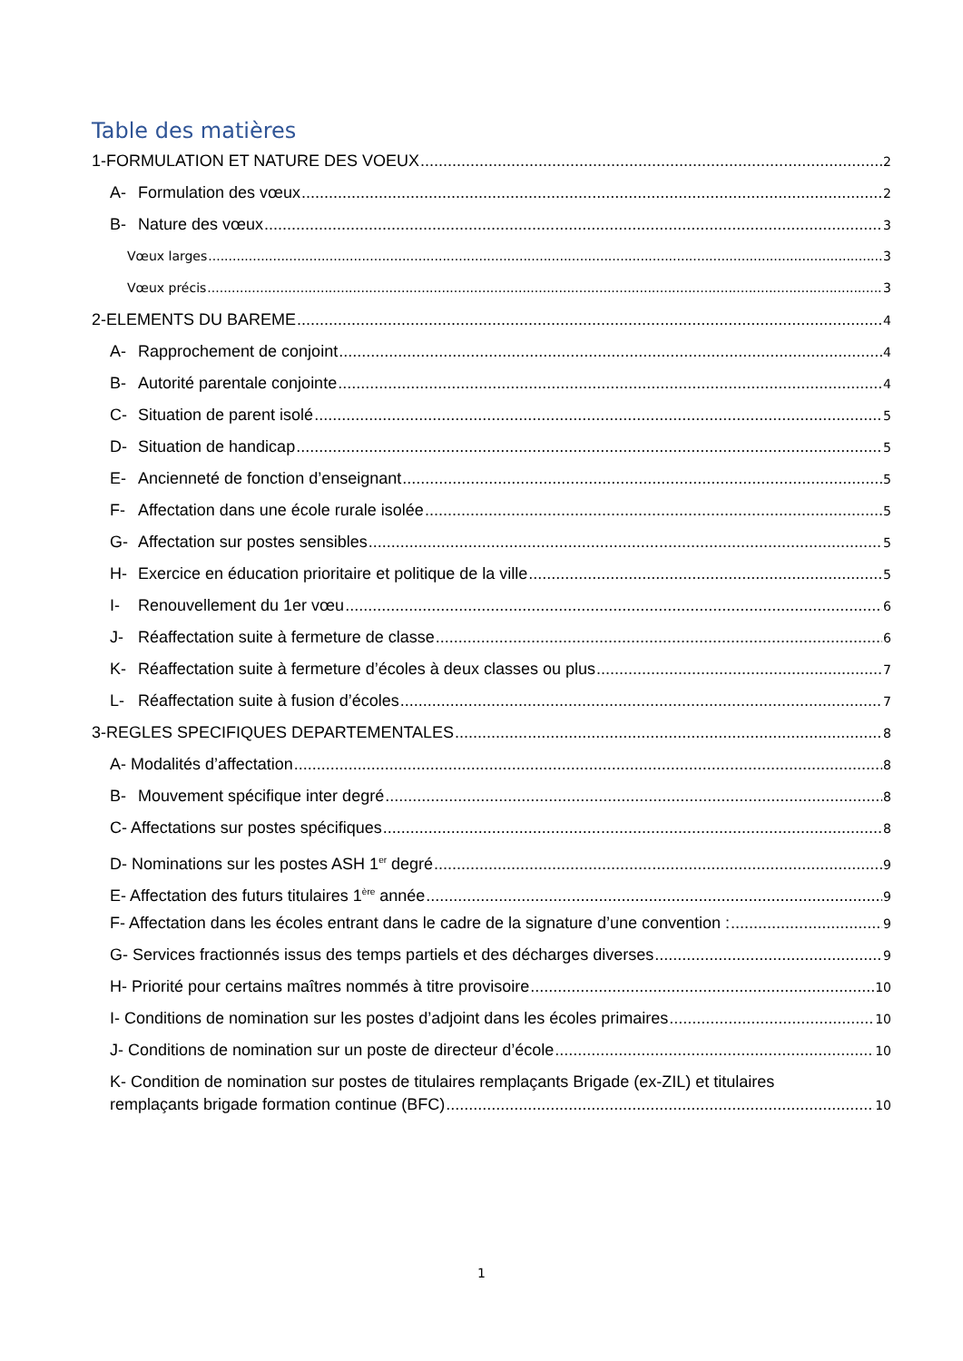Table des matières
1-FORMULATION ET NATURE DES VOEUX 2
A- Formulation des vœux 2
B- Nature des vœux 3
Vœux larges 3
Vœux précis 3
2-ELEMENTS DU BAREME 4
A- Rapprochement de conjoint 4
B- Autorité parentale conjointe 4
C- Situation de parent isolé 5
D- Situation de handicap 5
E- Ancienneté de fonction d’enseignant 5
F- Affectation dans une école rurale isolée 5
G- Affectation sur postes sensibles 5
H- Exercice en éducation prioritaire et politique de la ville 5
I- Renouvellement du 1er vœu 6
J- Réaffectation suite à fermeture de classe 6
K- Réaffectation suite à fermeture d’écoles à deux classes ou plus 7
L- Réaffectation suite à fusion d’écoles 7
3-REGLES SPECIFIQUES DEPARTEMENTALES 8
A- Modalités d’affectation 8
B- Mouvement spécifique inter degré 8
C- Affectations sur postes spécifiques 8
D- Nominations sur les postes ASH 1<sup>er</sup> degré 9
E- Affectation des futurs titulaires 1<sup>ère</sup> année 9
F- Affectation dans les écoles entrant dans le cadre de la signature d’une convention : 9
G- Services fractionnés issus des temps partiels et des décharges diverses 9
H- Priorité pour certains maîtres nommés à titre provisoire 10
I- Conditions de nomination sur les postes d’adjoint dans les écoles primaires 10
J- Conditions de nomination sur un poste de directeur d’école 10
K- Condition de nomination sur postes de titulaires remplaçants Brigade (ex-ZIL) et titulaires
remplaçants brigade formation continue (BFC) 10
1